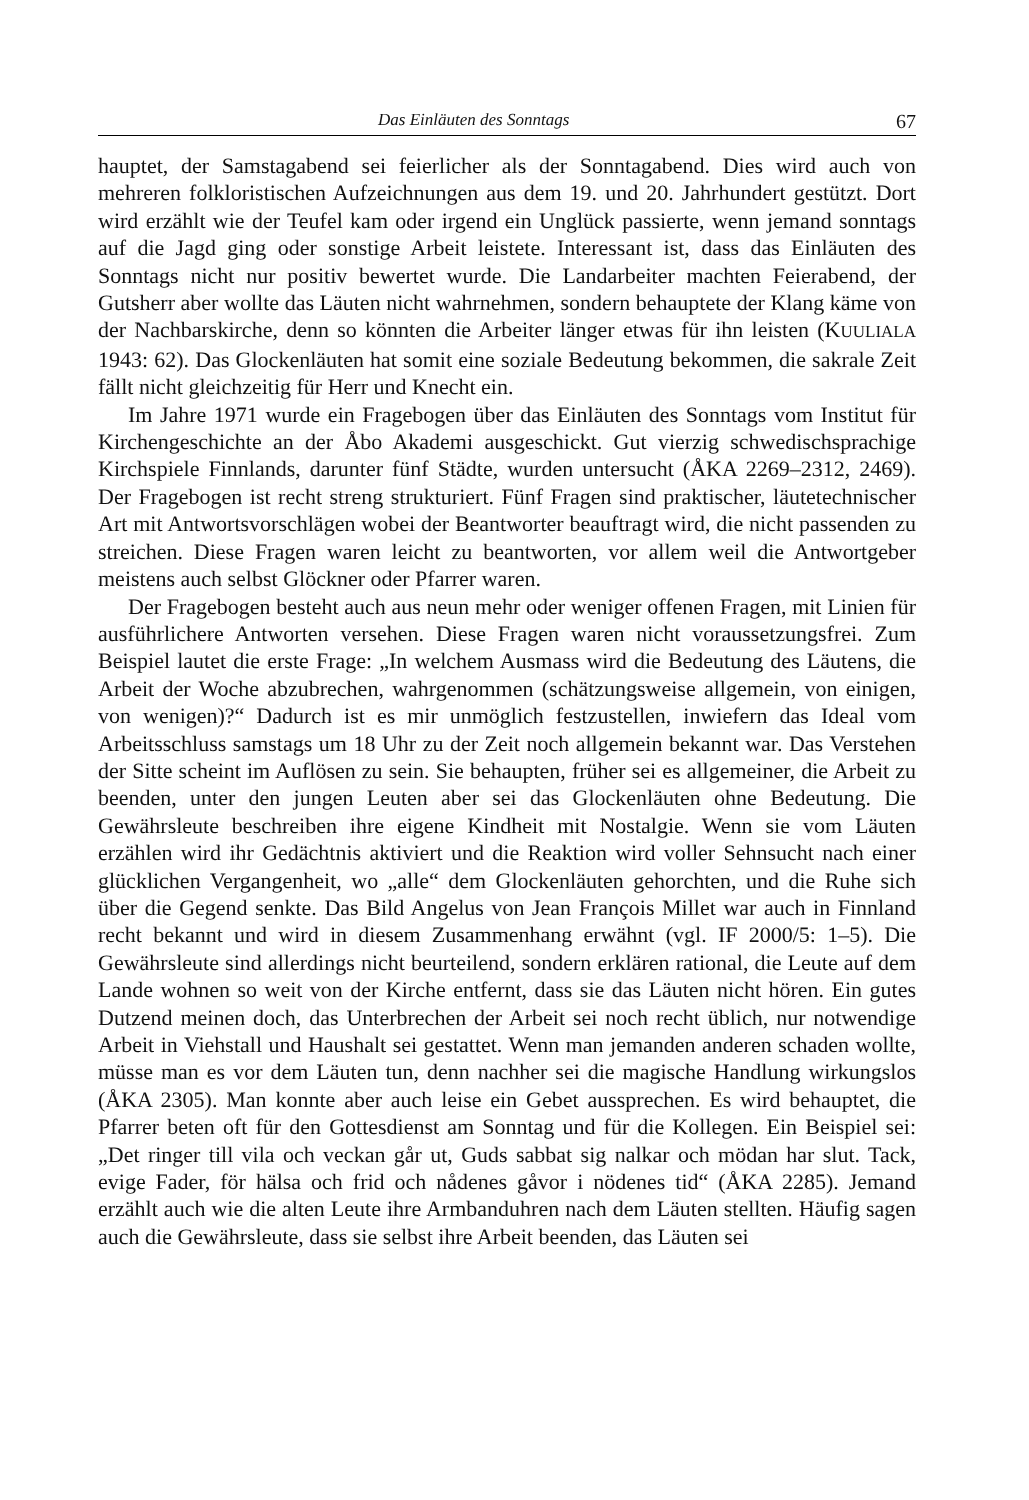Das Einläuten des Sonntags 67
hauptet, der Samstagabend sei feierlicher als der Sonntagabend. Dies wird auch von mehreren folkloristischen Aufzeichnungen aus dem 19. und 20. Jahrhundert gestützt. Dort wird erzählt wie der Teufel kam oder irgend ein Unglück passierte, wenn jemand sonntags auf die Jagd ging oder sonstige Arbeit leistete. Interessant ist, dass das Einläuten des Sonntags nicht nur positiv bewertet wurde. Die Landarbeiter machten Feierabend, der Gutsherr aber wollte das Läuten nicht wahrnehmen, sondern behauptete der Klang käme von der Nachbarskirche, denn so könnten die Arbeiter länger etwas für ihn leisten (KUULIALA 1943: 62). Das Glockenläuten hat somit eine soziale Bedeutung bekommen, die sakrale Zeit fällt nicht gleichzeitig für Herr und Knecht ein.
Im Jahre 1971 wurde ein Fragebogen über das Einläuten des Sonntags vom Institut für Kirchengeschichte an der Åbo Akademi ausgeschickt. Gut vierzig schwedischsprachige Kirchspiele Finnlands, darunter fünf Städte, wurden untersucht (ÅKA 2269–2312, 2469). Der Fragebogen ist recht streng strukturiert. Fünf Fragen sind praktischer, läutetechnischer Art mit Antwortsvorschlägen wobei der Beantworter beauftragt wird, die nicht passenden zu streichen. Diese Fragen waren leicht zu beantworten, vor allem weil die Antwortgeber meistens auch selbst Glöckner oder Pfarrer waren.
Der Fragebogen besteht auch aus neun mehr oder weniger offenen Fragen, mit Linien für ausführlichere Antworten versehen. Diese Fragen waren nicht voraussetzungsfrei. Zum Beispiel lautet die erste Frage: „In welchem Ausmass wird die Bedeutung des Läutens, die Arbeit der Woche abzubrechen, wahrgenommen (schätzungsweise allgemein, von einigen, von wenigen)?“ Dadurch ist es mir unmöglich festzustellen, inwiefern das Ideal vom Arbeitsschluss samstags um 18 Uhr zu der Zeit noch allgemein bekannt war. Das Verstehen der Sitte scheint im Auflösen zu sein. Sie behaupten, früher sei es allgemeiner, die Arbeit zu beenden, unter den jungen Leuten aber sei das Glockenläuten ohne Bedeutung. Die Gewährsleute beschreiben ihre eigene Kindheit mit Nostalgie. Wenn sie vom Läuten erzählen wird ihr Gedächtnis aktiviert und die Reaktion wird voller Sehnsucht nach einer glücklichen Vergangenheit, wo „alle“ dem Glockenläuten gehorchten, und die Ruhe sich über die Gegend senkte. Das Bild Angelus von Jean François Millet war auch in Finnland recht bekannt und wird in diesem Zusammenhang erwähnt (vgl. IF 2000/5: 1–5). Die Gewährsleute sind allerdings nicht beurteilend, sondern erklären rational, die Leute auf dem Lande wohnen so weit von der Kirche entfernt, dass sie das Läuten nicht hören. Ein gutes Dutzend meinen doch, das Unterbrechen der Arbeit sei noch recht üblich, nur notwendige Arbeit in Viehstall und Haushalt sei gestattet. Wenn man jemanden anderen schaden wollte, müsse man es vor dem Läuten tun, denn nachher sei die magische Handlung wirkungslos (ÅKA 2305). Man konnte aber auch leise ein Gebet aussprechen. Es wird behauptet, die Pfarrer beten oft für den Gottesdienst am Sonntag und für die Kollegen. Ein Beispiel sei: „Det ringer till vila och veckan går ut, Guds sabbat sig nalkar och mödan har slut. Tack, evige Fader, för hälsa och frid och nådenes gåvor i nödenes tid“ (ÅKA 2285). Jemand erzählt auch wie die alten Leute ihre Armbanduhren nach dem Läuten stellten. Häufig sagen auch die Gewährsleute, dass sie selbst ihre Arbeit beenden, das Läuten sei